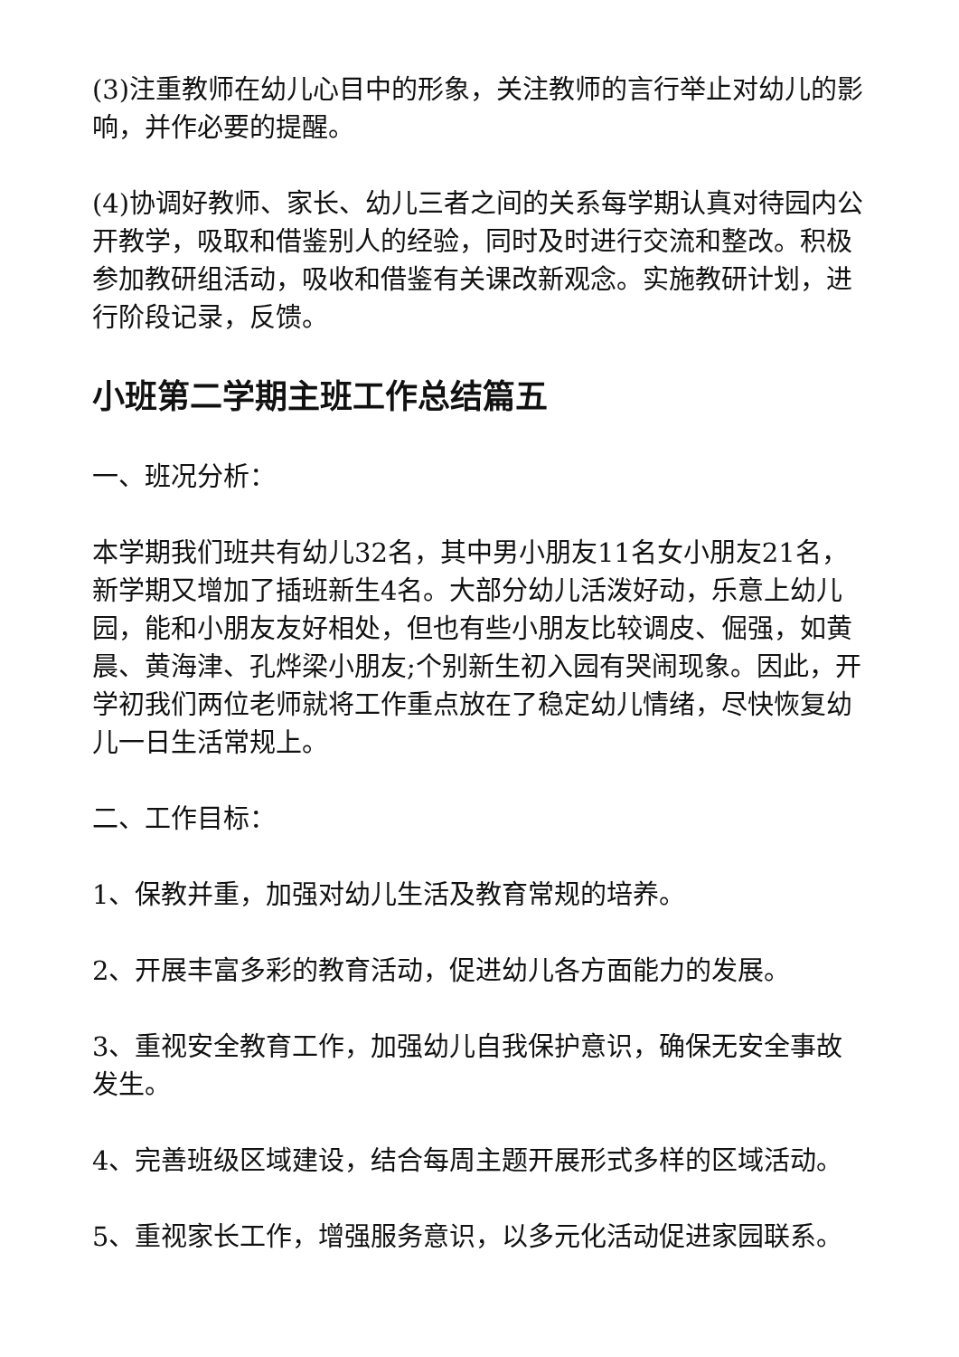(3)注重教师在幼儿心目中的形象，关注教师的言行举止对幼儿的影响，并作必要的提醒。
(4)协调好教师、家长、幼儿三者之间的关系每学期认真对待园内公开教学，吸取和借鉴别人的经验，同时及时进行交流和整改。积极参加教研组活动，吸收和借鉴有关课改新观念。实施教研计划，进行阶段记录，反馈。
小班第二学期主班工作总结篇五
一、班况分析：
本学期我们班共有幼儿32名，其中男小朋友11名女小朋友21名，新学期又增加了插班新生4名。大部分幼儿活泼好动，乐意上幼儿园，能和小朋友友好相处，但也有些小朋友比较调皮、倔强，如黄晨、黄海津、孔烨梁小朋友;个别新生初入园有哭闹现象。因此，开学初我们两位老师就将工作重点放在了稳定幼儿情绪，尽快恢复幼儿一日生活常规上。
二、工作目标：
1、保教并重，加强对幼儿生活及教育常规的培养。
2、开展丰富多彩的教育活动，促进幼儿各方面能力的发展。
3、重视安全教育工作，加强幼儿自我保护意识，确保无安全事故发生。
4、完善班级区域建设，结合每周主题开展形式多样的区域活动。
5、重视家长工作，增强服务意识，以多元化活动促进家园联系。